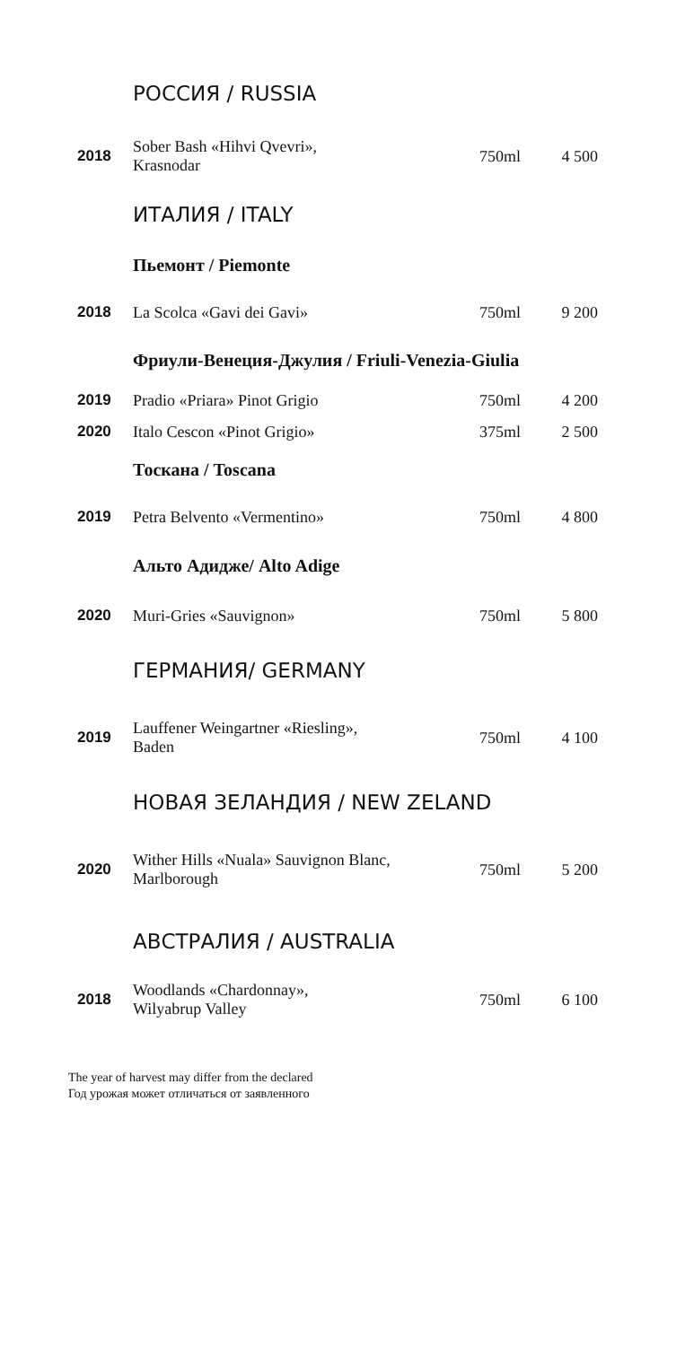| РОССИЯ / RUSSIA | | | |
| 2018 | Sober Bash «Hihvi Qvevri», Krasnodar | 750ml | 4 500 |
| ИТАЛИЯ / ITALY | | | |
| Пьемонт / Piemonte | | | |
| 2018 | La Scolca «Gavi dei Gavi» | 750ml | 9 200 |
| Фриули-Венеция-Джулия / Friuli-Venezia-Giulia | | | |
| 2019 | Pradio «Priara» Pinot Grigio | 750ml | 4 200 |
| 2020 | Italo Cescon «Pinot Grigio» | 375ml | 2 500 |
| Тоскана / Toscana | | | |
| 2019 | Petra Belvento «Vermentino» | 750ml | 4 800 |
| Альто Адидже/ Alto Adige | | | |
| 2020 | Muri-Gries «Sauvignon» | 750ml | 5 800 |
| ГЕРМАНИЯ/ GERMANY | | | |
| 2019 | Lauffener Weingartner «Riesling», Baden | 750ml | 4 100 |
| НОВАЯ ЗЕЛАНДИЯ / NEW ZELAND | | | |
| 2020 | Wither Hills «Nuala» Sauvignon Blanc, Marlborough | 750ml | 5 200 |
| АВСТРАЛИЯ / AUSTRALIA | | | |
| 2018 | Woodlands «Chardonnay», Wilyabrup Valley | 750ml | 6 100 |
The year of harvest may differ from the declared
Год урожая может отличаться от заявленного